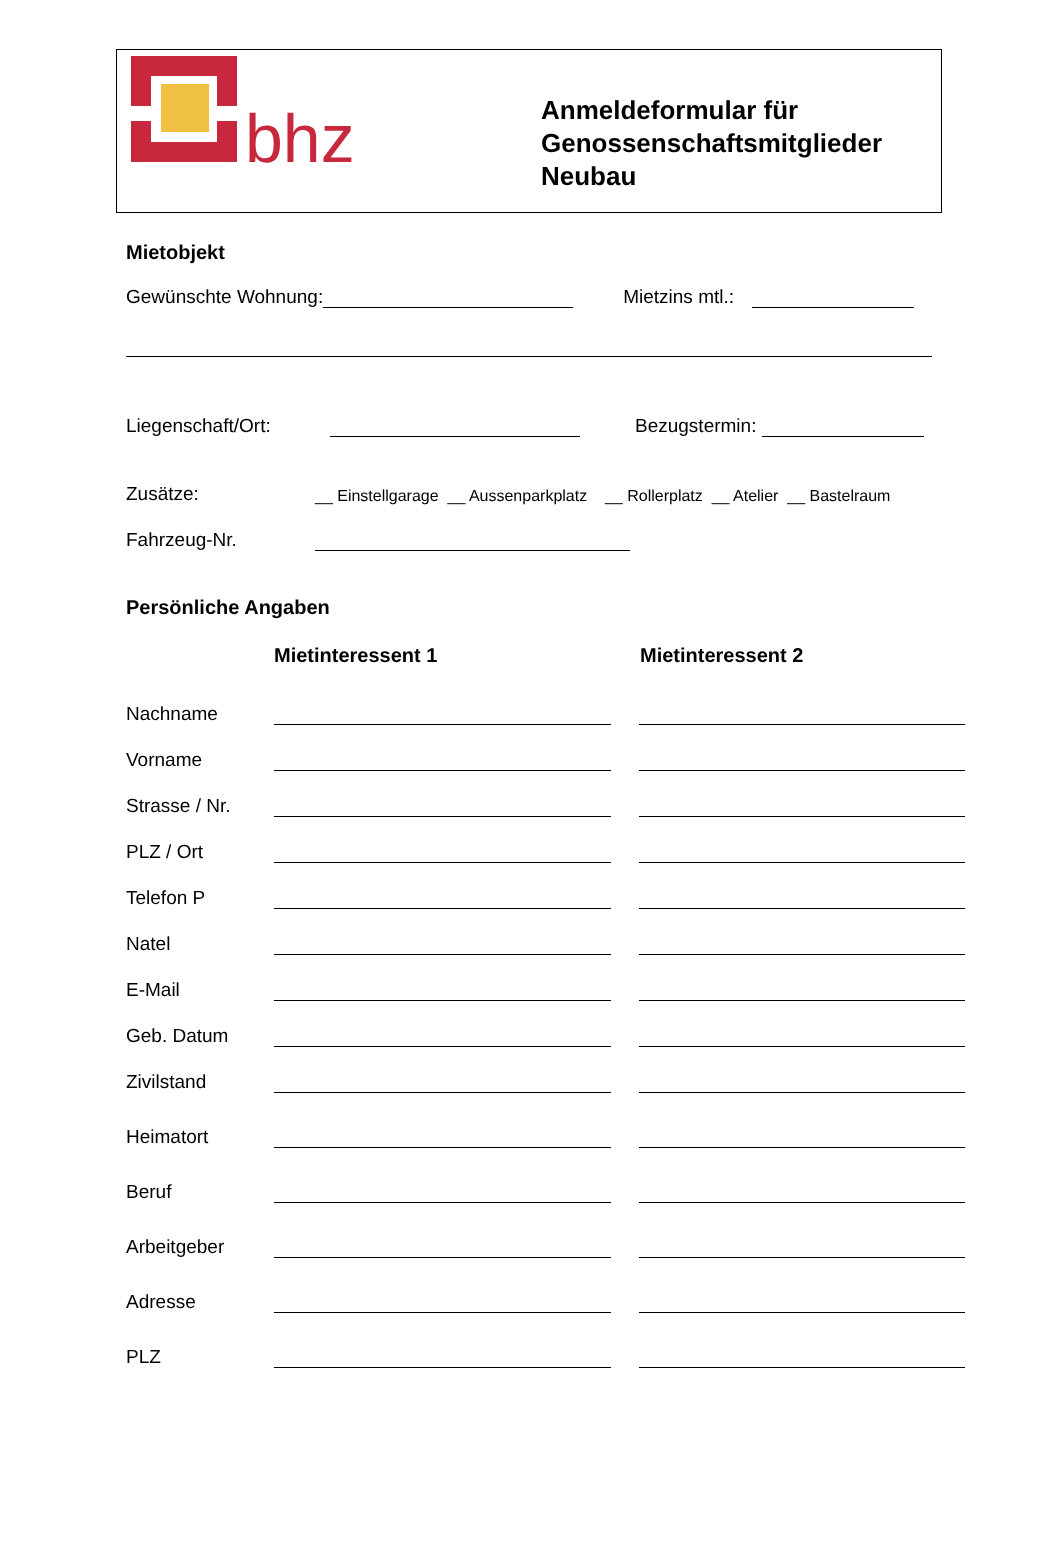bhz
Anmeldeformular für
Genossenschaftsmitglieder
Neubau
Mietobjekt
Gewünschte Wohnung: Mietzins mtl.:
Liegenschaft/Ort: Bezugstermin:
Zusätze: __ Einstellgarage __ Aussenparkplatz __ Rollerplatz __ Atelier __ Bastelraum
Fahrzeug-Nr.
Persönliche Angaben
Mietinteressent 1 Mietinteressent 2
Nachname
Vorname
Strasse / Nr.
PLZ / Ort
Telefon P
Natel
E-Mail
Geb. Datum
Zivilstand
Heimatort
Beruf
Arbeitgeber
Adresse
PLZ